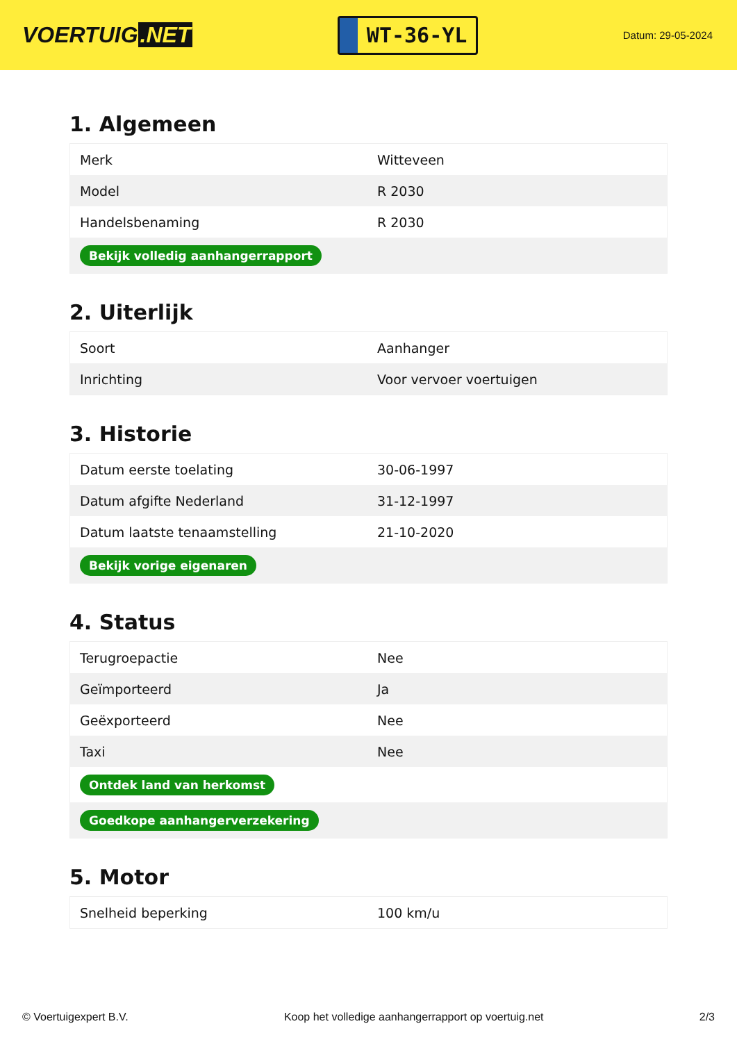VOERTUIG.NET
WT-36-YL
Datum: 29-05-2024
1. Algemeen
| Merk | Witteveen |
| Model | R 2030 |
| Handelsbenaming | R 2030 |
| Bekijk volledig aanhangerrapport | |
2. Uiterlijk
| Soort | Aanhanger |
| Inrichting | Voor vervoer voertuigen |
3. Historie
| Datum eerste toelating | 30-06-1997 |
| Datum afgifte Nederland | 31-12-1997 |
| Datum laatste tenaamstelling | 21-10-2020 |
| Bekijk vorige eigenaren | |
4. Status
| Terugroepactie | Nee |
| Geïmporteerd | Ja |
| Geëxporteerd | Nee |
| Taxi | Nee |
| Ontdek land van herkomst | |
| Goedkope aanhangerverzekering | |
5. Motor
| Snelheid beperking | 100 km/u |
© Voertuigexpert B.V. Koop het volledige aanhangerrapport op voertuig.net 2/3